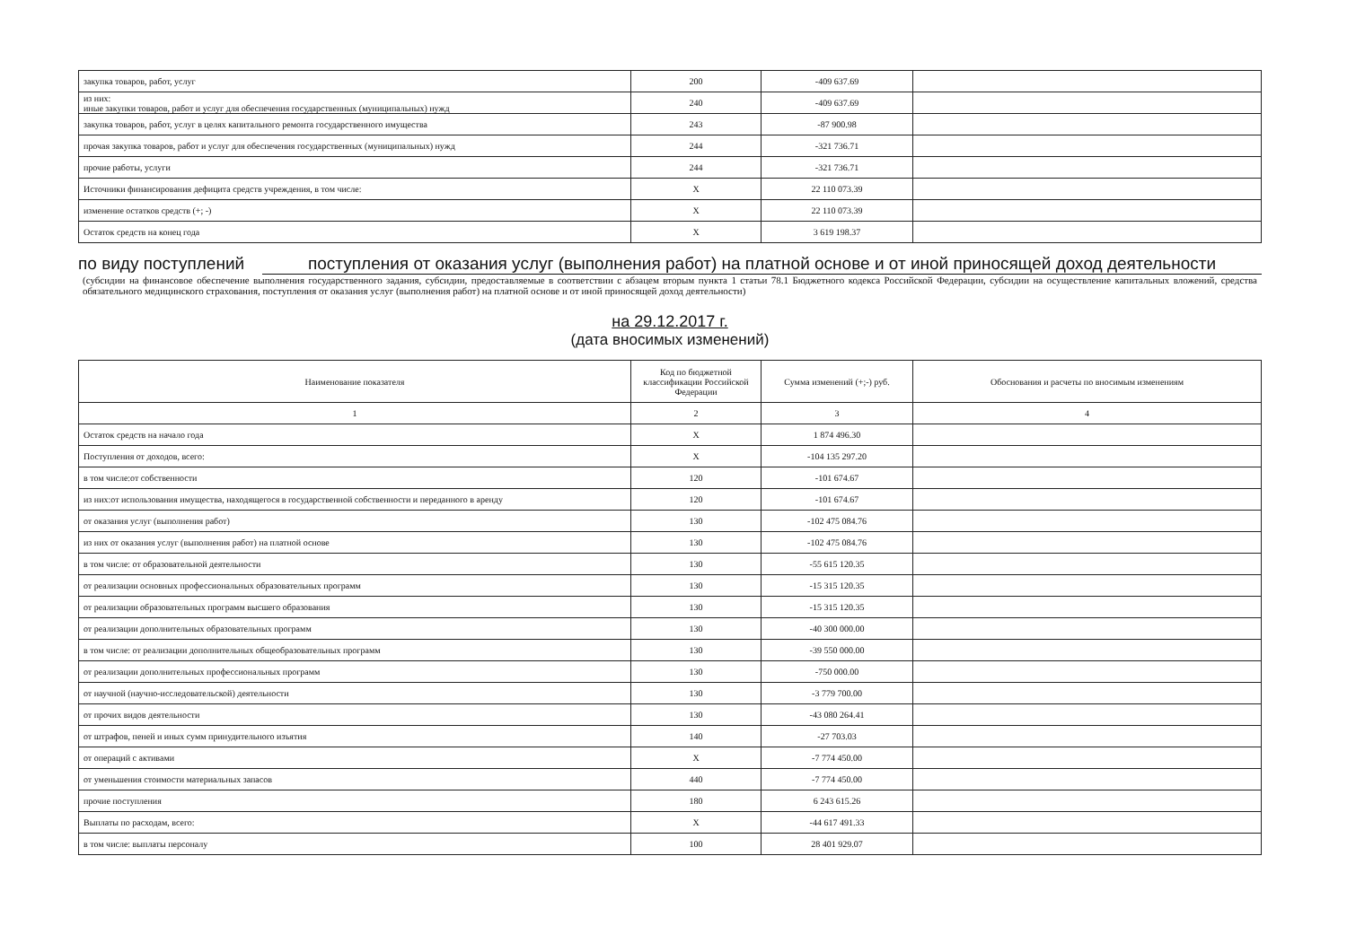| закупка товаров, работ, услуг | 200 | -409 637.69 | |
| из них: иные закупки товаров, работ и услуг для обеспечения государственных (муниципальных) нужд | 240 | -409 637.69 | |
| закупка товаров, работ, услуг в целях капитального ремонта государственного имущества | 243 | -87 900.98 | |
| прочая закупка товаров, работ и услуг для обеспечения государственных (муниципальных) нужд | 244 | -321 736.71 | |
| прочие работы, услуги | 244 | -321 736.71 | |
| Источники финансирования дефицита средств учреждения, в том числе: | X | 22 110 073.39 | |
| изменение остатков средств (+; -) | X | 22 110 073.39 | |
| Остаток средств на конец года | X | 3 619 198.37 | |
по виду поступлений поступления от оказания услуг (выполнения работ) на платной основе и от иной приносящей доход деятельности
(субсидии на финансовое обеспечение выполнения государственного задания, субсидии, предоставляемые в соответствии с абзацем вторым пункта 1 статьи 78.1 Бюджетного кодекса Российской Федерации, субсидии на осуществление капитальных вложений, средства обязательного медицинского страхования, поступления от оказания услуг (выполнения работ) на платной основе и от иной приносящей доход деятельности)
на 29.12.2017 г.
(дата вносимых изменений)
| Наименование показателя | Код по бюджетной классификации Российской Федерации | Сумма изменений (+;-) руб. | Обоснования и расчеты по вносимым изменениям |
| --- | --- | --- | --- |
| 1 | 2 | 3 | 4 |
| Остаток средств на начало года | X | 1 874 496.30 | |
| Поступления от доходов, всего: | X | -104 135 297.20 | |
| в том числе:от собственности | 120 | -101 674.67 | |
| из них:от использования имущества, находящегося в государственной собственности и переданного в аренду | 120 | -101 674.67 | |
| от оказания услуг (выполнения работ) | 130 | -102 475 084.76 | |
| из них от оказания услуг (выполнения работ) на платной основе | 130 | -102 475 084.76 | |
| в том числе: от образовательной деятельности | 130 | -55 615 120.35 | |
| от реализации основных профессиональных образовательных программ | 130 | -15 315 120.35 | |
| от реализации образовательных программ высшего образования | 130 | -15 315 120.35 | |
| от реализации дополнительных образовательных программ | 130 | -40 300 000.00 | |
| в том числе: от реализации дополнительных общеобразовательных программ | 130 | -39 550 000.00 | |
| от реализации дополнительных профессиональных программ | 130 | -750 000.00 | |
| от научной (научно-исследовательской) деятельности | 130 | -3 779 700.00 | |
| от прочих видов деятельности | 130 | -43 080 264.41 | |
| от штрафов, пеней и иных сумм принудительного изъятия | 140 | -27 703.03 | |
| от операций с активами | X | -7 774 450.00 | |
| от уменьшения стоимости материальных запасов | 440 | -7 774 450.00 | |
| прочие поступления | 180 | 6 243 615.26 | |
| Выплаты по расходам, всего: | X | -44 617 491.33 | |
| в том числе: выплаты персоналу | 100 | 28 401 929.07 | |